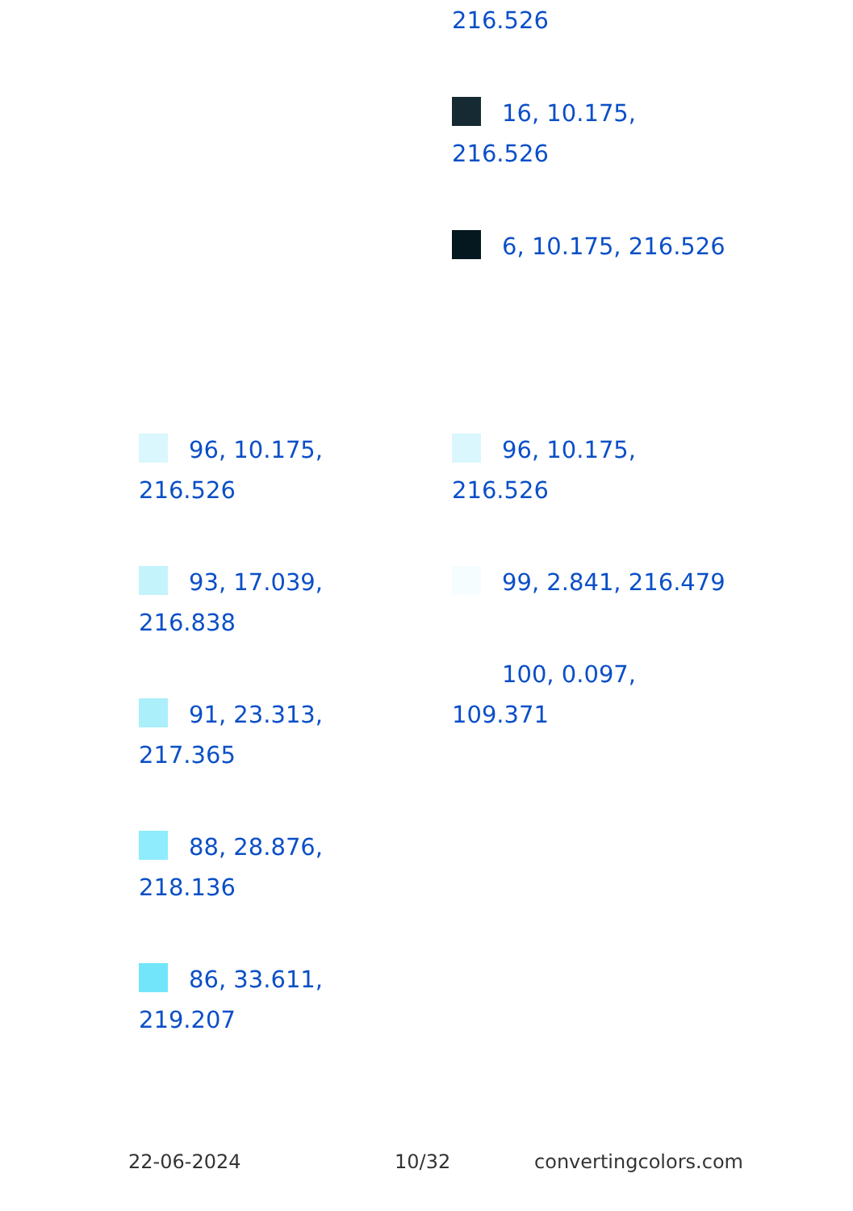216.526
16, 10.175, 216.526
6, 10.175, 216.526
96, 10.175, 216.526
96, 10.175, 216.526
93, 17.039, 216.838
99, 2.841, 216.479
91, 23.313, 217.365
100, 0.097, 109.371
88, 28.876, 218.136
86, 33.611, 219.207
22-06-2024 10/32 convertingcolors.com